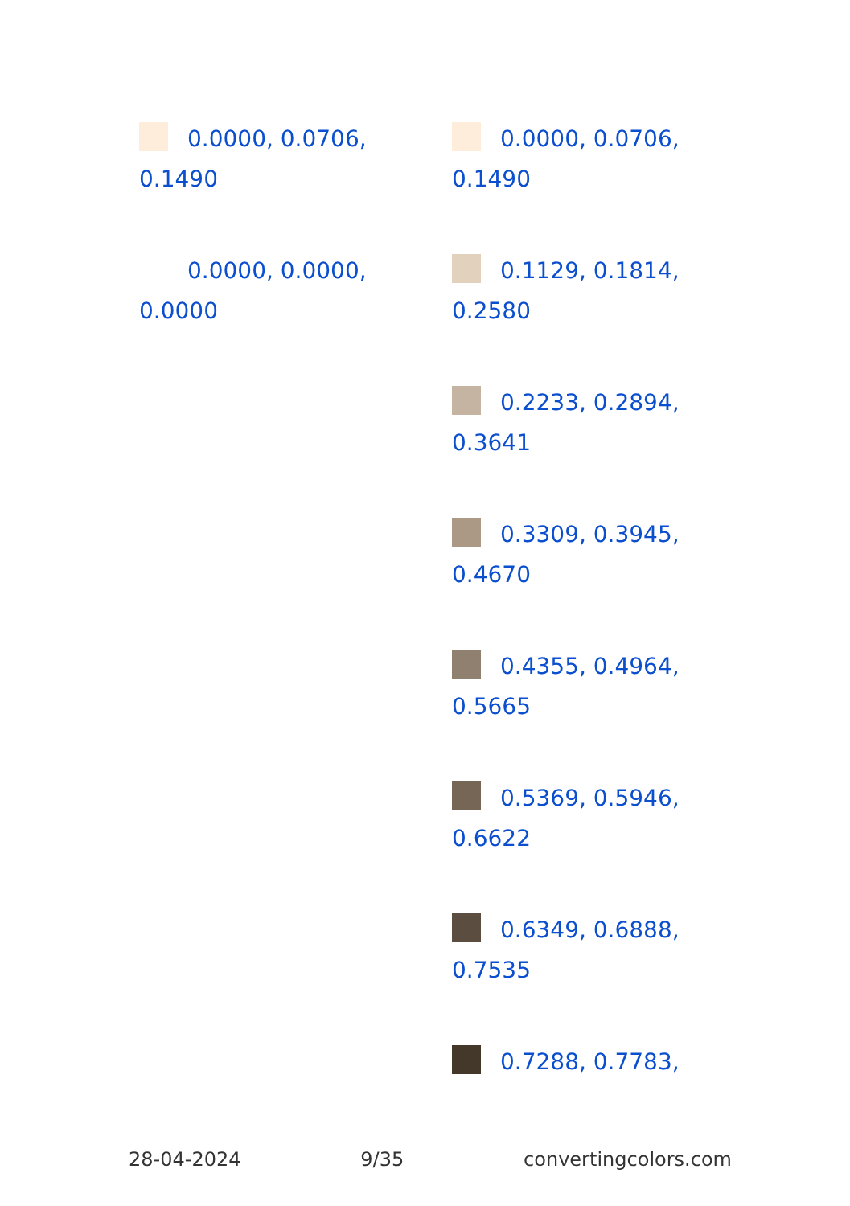0.0000, 0.0706, 0.1490
0.0000, 0.0000, 0.0000
0.0000, 0.0706, 0.1490
0.1129, 0.1814, 0.2580
0.2233, 0.2894, 0.3641
0.3309, 0.3945, 0.4670
0.4355, 0.4964, 0.5665
0.5369, 0.5946, 0.6622
0.6349, 0.6888, 0.7535
0.7288, 0.7783,
28-04-2024 9/35 convertingcolors.com